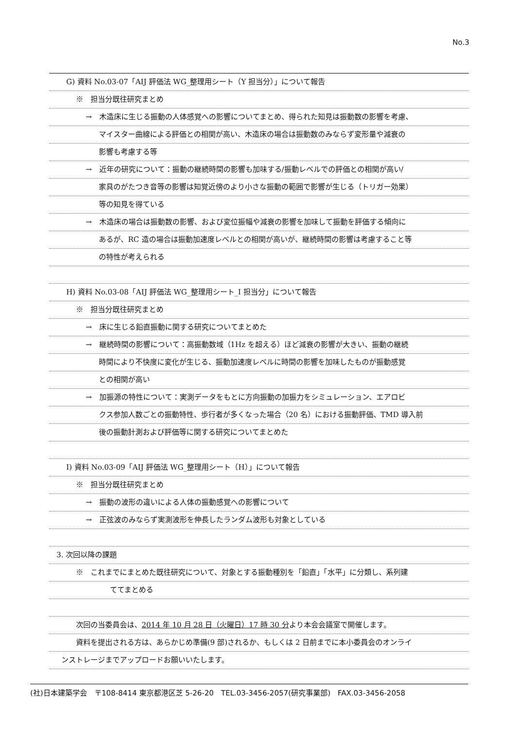No.3
G) 資料 No.03-07「AIJ 評価法 WG_整理用シート（Y 担当分）」について報告
※　担当分既往研究まとめ
→　木造床に生じる振動の人体感覚への影響についてまとめ、得られた知見は振動数の影響を考慮、
マイスター曲線による評価との相関が高い、木造床の場合は振動数のみならず変形量や減衰の
影響も考慮する等
→　近年の研究について：振動の継続時間の影響も加味する/振動レベルでの評価との相関が高い/
家具のがたつき音等の影響は知覚近傍のより小さな振動の範囲で影響が生じる（トリガー効果）
等の知見を得ている
→　木造床の場合は振動数の影響、および変位振幅や減衰の影響を加味して振動を評価する傾向に
あるが、RC 造の場合は振動加速度レベルとの相関が高いが、継続時間の影響は考慮すること等
の特性が考えられる
H) 資料 No.03-08「AIJ 評価法 WG_整理用シート_I 担当分」について報告
※　担当分既往研究まとめ
→　床に生じる鉛直振動に関する研究についてまとめた
→　継続時間の影響について：高振動数域（1Hz を超える）ほど減衰の影響が大きい、振動の継続
時間により不快度に変化が生じる、振動加速度レベルに時間の影響を加味したものが振動感覚
との相関が高い
→　加振源の特性について：実測データをもとに方向振動の加振力をシミュレーション、エアロビ
クス参加人数ごとの振動特性、歩行者が多くなった場合（20 名）における振動評価、TMD 導入前
後の振動計測および評価等に関する研究についてまとめた
I) 資料 No.03-09「AIJ 評価法 WG_整理用シート（H）」について報告
※　担当分既往研究まとめ
→　振動の波形の違いによる人体の振動感覚への影響について
→　正弦波のみならず実測波形を伸長したランダム波形も対象としている
3. 次回以降の課題
※　これまでにまとめた既往研究について、対象とする振動種別を「鉛直」「水平」に分類し、系列建
ててまとめる
次回の当委員会は、2014 年 10 月 28 日（火曜日）17 時 30 分より本会会議室で開催します。
資料を提出される方は、あらかじめ準備(9 部)されるか、もしくは 2 日前までに本小委員会のオンライ
ンストレージまでアップロードお願いいたします。
(社)日本建築学会　〒108-8414 東京都港区芝 5-26-20　TEL.03-3456-2057(研究事業部)　FAX.03-3456-2058